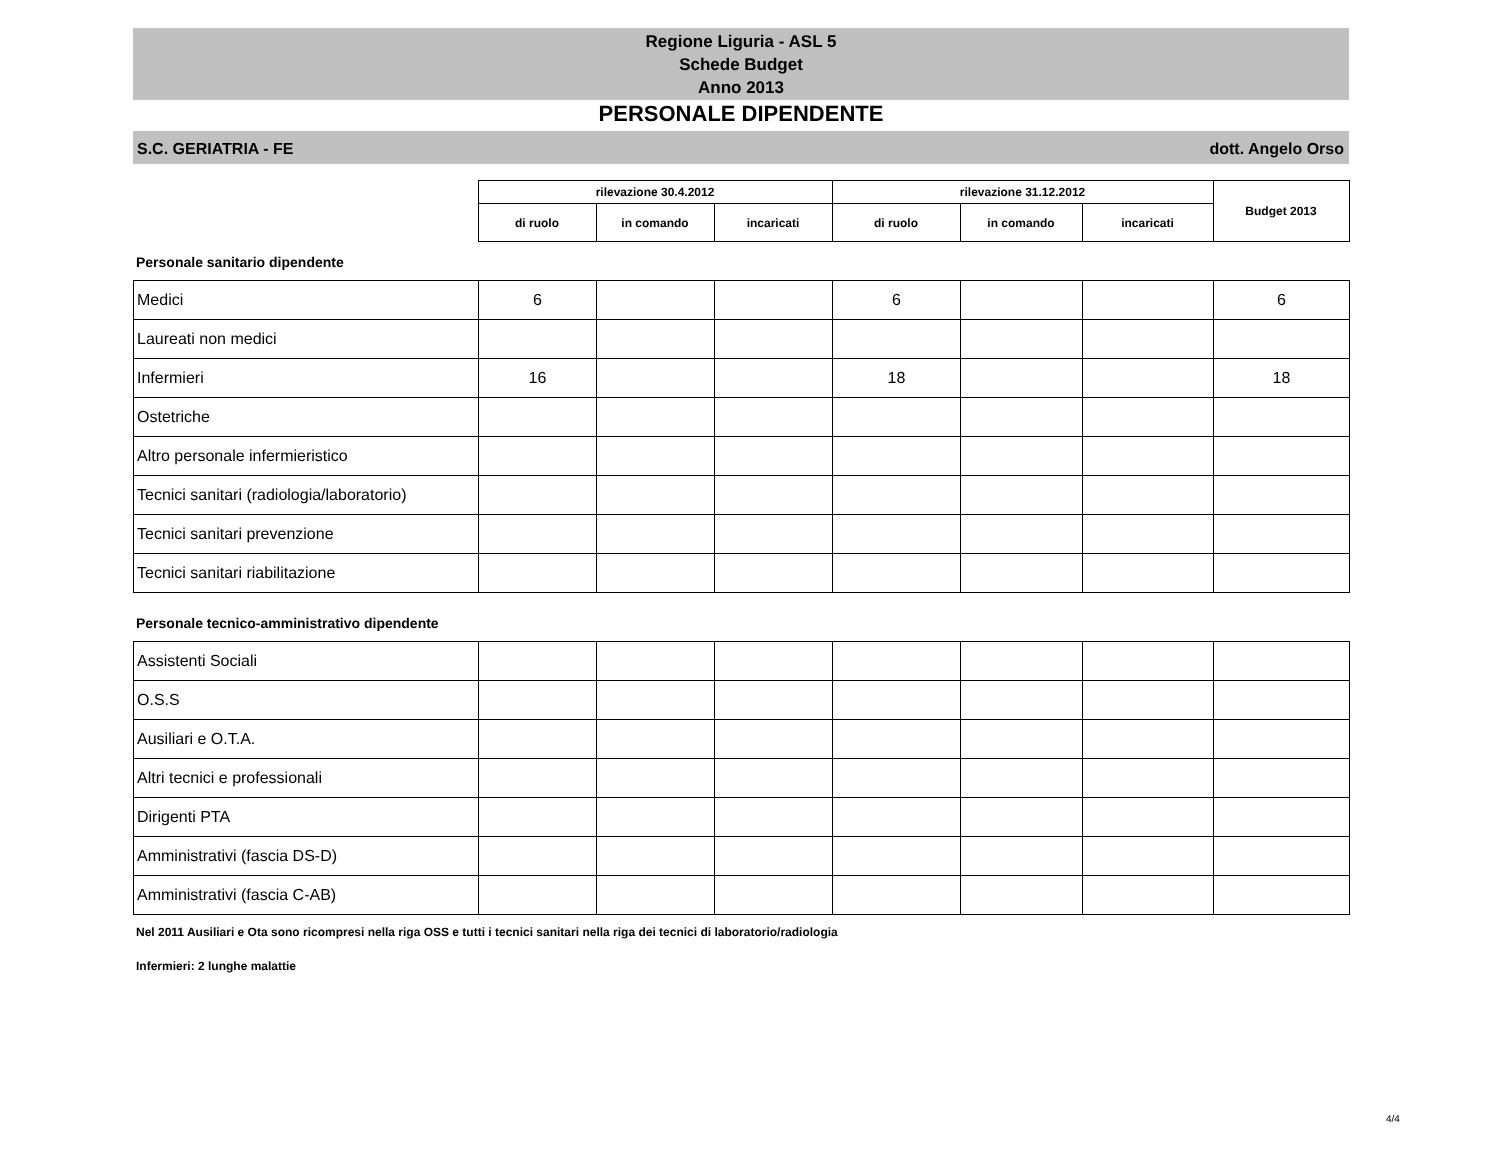Regione Liguria - ASL 5
Schede Budget
Anno 2013
PERSONALE DIPENDENTE
S.C. GERIATRIA - FE dott. Angelo Orso
| | rilevazione 30.4.2012 | | | rilevazione 31.12.2012 | | | Budget 2013 |
| --- | --- | --- | --- | --- | --- | --- | --- |
| | di ruolo | in comando | incaricati | di ruolo | in comando | incaricati | |
Personale sanitario dipendente
| Medici | 6 | | | 6 | | | 6 |
| Laureati non medici | | | | | | | |
| Infermieri | 16 | | | 18 | | | 18 |
| Ostetriche | | | | | | | |
| Altro personale infermieristico | | | | | | | |
| Tecnici sanitari (radiologia/laboratorio) | | | | | | | |
| Tecnici sanitari prevenzione | | | | | | | |
| Tecnici sanitari riabilitazione | | | | | | | |
Personale tecnico-amministrativo dipendente
| Assistenti Sociali | | | | | | | |
| O.S.S | | | | | | | |
| Ausiliari e O.T.A. | | | | | | | |
| Altri tecnici e professionali | | | | | | | |
| Dirigenti PTA | | | | | | | |
| Amministrativi (fascia DS-D) | | | | | | | |
| Amministrativi (fascia C-AB) | | | | | | | |
Nel 2011 Ausiliari e Ota sono ricompresi nella riga OSS e tutti i tecnici sanitari nella riga dei tecnici di laboratorio/radiologia
Infermieri: 2 lunghe malattie
4/4